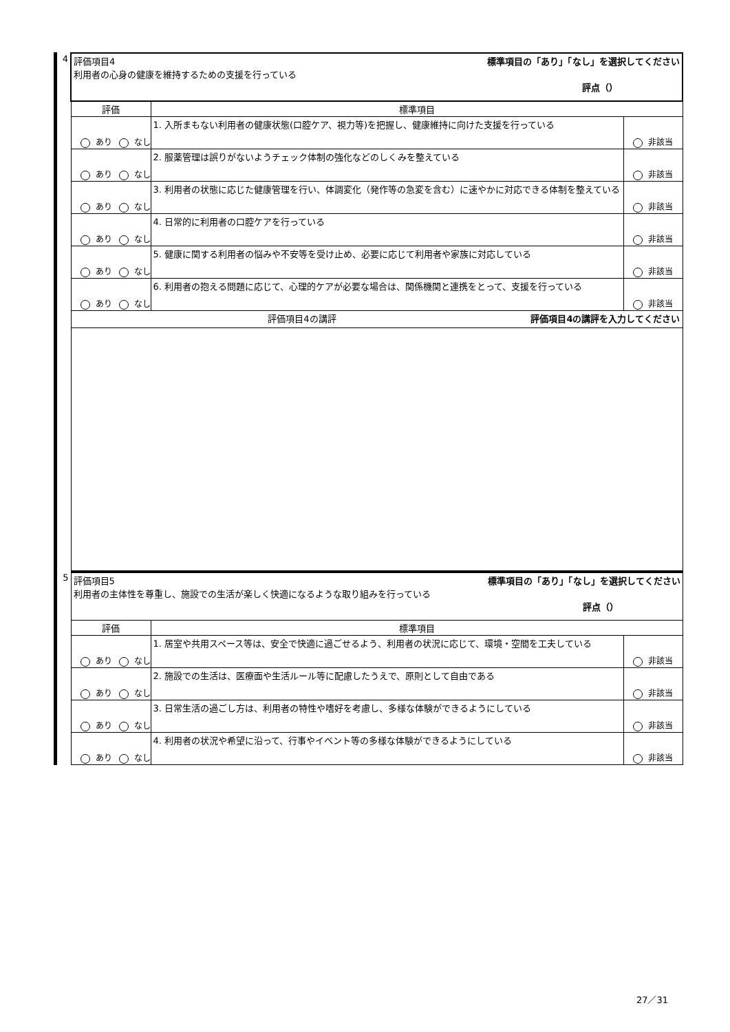| 4 | 評価項目4 標準項目の「あり」「なし」を選択してください 利用者の心身の健康を維持するための支援を行っている 評点（） | | |
| | 評価 | 標準項目 | |
| | あり なし | 1. 入所まもない利用者の健康状態(口腔ケア、視力等)を把握し、健康維持に向けた支援を行っている | 非該当 |
| | あり なし | 2. 服薬管理は誤りがないようチェック体制の強化などのしくみを整えている | 非該当 |
| | あり なし | 3. 利用者の状態に応じた健康管理を行い、体調変化（発作等の急変を含む）に速やかに対応できる体制を整えている | 非該当 |
| | あり なし | 4. 日常的に利用者の口腔ケアを行っている | 非該当 |
| | あり なし | 5. 健康に関する利用者の悩みや不安等を受け止め、必要に応じて利用者や家族に対応している | 非該当 |
| | あり なし | 6. 利用者の抱える問題に応じて、心理的ケアが必要な場合は、関係機関と連携をとって、支援を行っている | 非該当 |
| | 評価項目4の講評 評価項目4の講評を入力してください | | |
| 5 | 評価項目5 標準項目の「あり」「なし」を選択してください 利用者の主体性を尊重し、施設での生活が楽しく快適になるような取り組みを行っている 評点（） | | |
| | 評価 | 標準項目 | |
| | あり なし | 1. 居室や共用スペース等は、安全で快適に過ごせるよう、利用者の状況に応じて、環境・空間を工夫している | 非該当 |
| | あり なし | 2. 施設での生活は、医療面や生活ルール等に配慮したうえで、原則として自由である | 非該当 |
| | あり なし | 3. 日常生活の過ごし方は、利用者の特性や嗜好を考慮し、多様な体験ができるようにしている | 非該当 |
| | あり なし | 4. 利用者の状況や希望に沿って、行事やイベント等の多様な体験ができるようにしている | 非該当 |
27／31